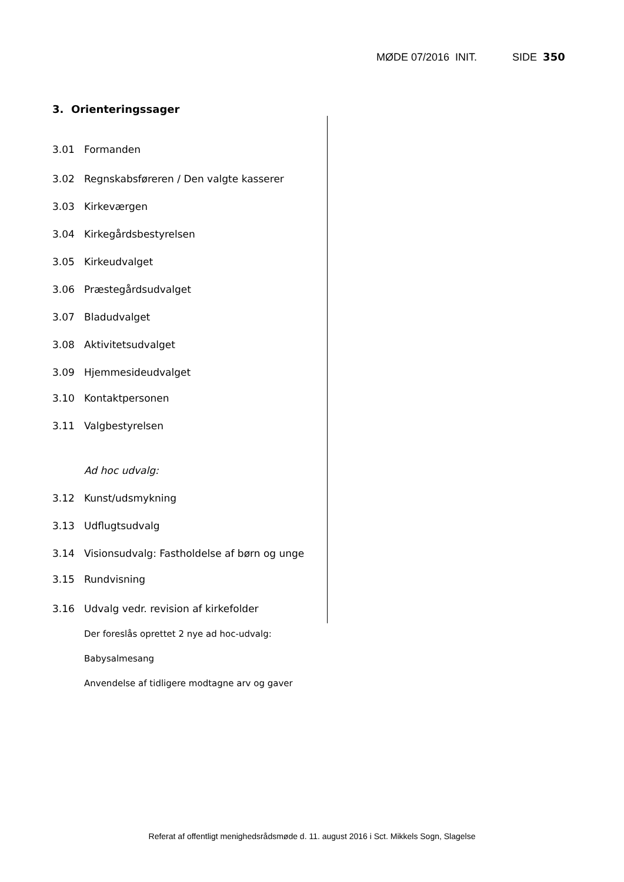MØDE 07/2016 INIT. SIDE 350
3. Orienteringssager
3.01 Formanden
3.02 Regnskabsføreren / Den valgte kasserer
3.03 Kirkeværgen
3.04 Kirkegårdsbestyrelsen
3.05 Kirkeudvalget
3.06 Præstegårdsudvalget
3.07 Bladudvalget
3.08 Aktivitetsudvalget
3.09 Hjemmesideudvalget
3.10 Kontaktpersonen
3.11 Valgbestyrelsen
Ad hoc udvalg:
3.12 Kunst/udsmykning
3.13 Udflugtsudvalg
3.14 Visionsudvalg: Fastholdelse af børn og unge
3.15 Rundvisning
3.16 Udvalg vedr. revision af kirkefolder
Der foreslås oprettet 2 nye ad hoc-udvalg:
Babysalmesang
Anvendelse af tidligere modtagne arv og gaver
Referat af offentligt menighedsrådsmøde d. 11. august 2016 i Sct. Mikkels Sogn, Slagelse